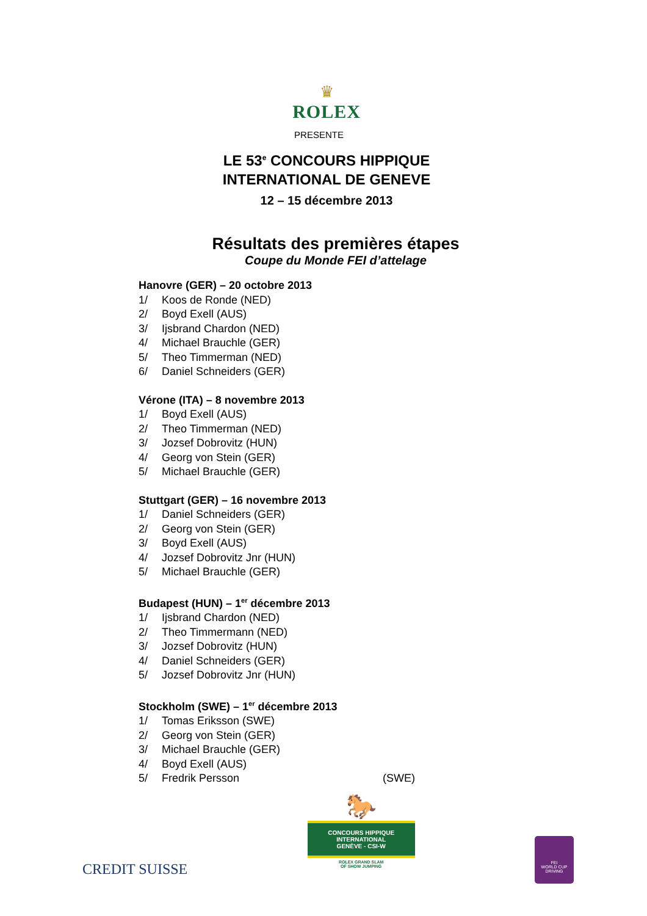♛
ROLEX
PRESENTE
LE 53<sup>e</sup> CONCOURS HIPPIQUE
INTERNATIONAL DE GENEVE
12 – 15 décembre 2013
Résultats des premières étapes
Coupe du Monde FEI d’attelage
Hanovre (GER) – 20 octobre 2013
1/ Koos de Ronde (NED)
2/ Boyd Exell (AUS)
3/ Ijsbrand Chardon (NED)
4/ Michael Brauchle (GER)
5/ Theo Timmerman (NED)
6/ Daniel Schneiders (GER)
Vérone (ITA) – 8 novembre 2013
1/ Boyd Exell (AUS)
2/ Theo Timmerman (NED)
3/ Jozsef Dobrovitz (HUN)
4/ Georg von Stein (GER)
5/ Michael Brauchle (GER)
Stuttgart (GER) – 16 novembre 2013
1/ Daniel Schneiders (GER)
2/ Georg von Stein (GER)
3/ Boyd Exell (AUS)
4/ Jozsef Dobrovitz Jnr (HUN)
5/ Michael Brauchle (GER)
Budapest (HUN) – 1<sup>er</sup> décembre 2013
1/ Ijsbrand Chardon (NED)
2/ Theo Timmermann (NED)
3/ Jozsef Dobrovitz (HUN)
4/ Daniel Schneiders (GER)
5/ Jozsef Dobrovitz Jnr (HUN)
Stockholm (SWE) – 1<sup>er</sup> décembre 2013
1/ Tomas Eriksson (SWE)
2/ Georg von Stein (GER)
3/ Michael Brauchle (GER)
4/ Boyd Exell (AUS)
5/ Fredrik Persson (SWE)
CREDIT SUISSE
🐎
CONCOURS HIPPIQUE INTERNATIONAL
GENÈVE - CSI-W
ROLEX GRAND SLAM
OF SHOW JUMPING
FEI
WORLD CUP
DRIVING